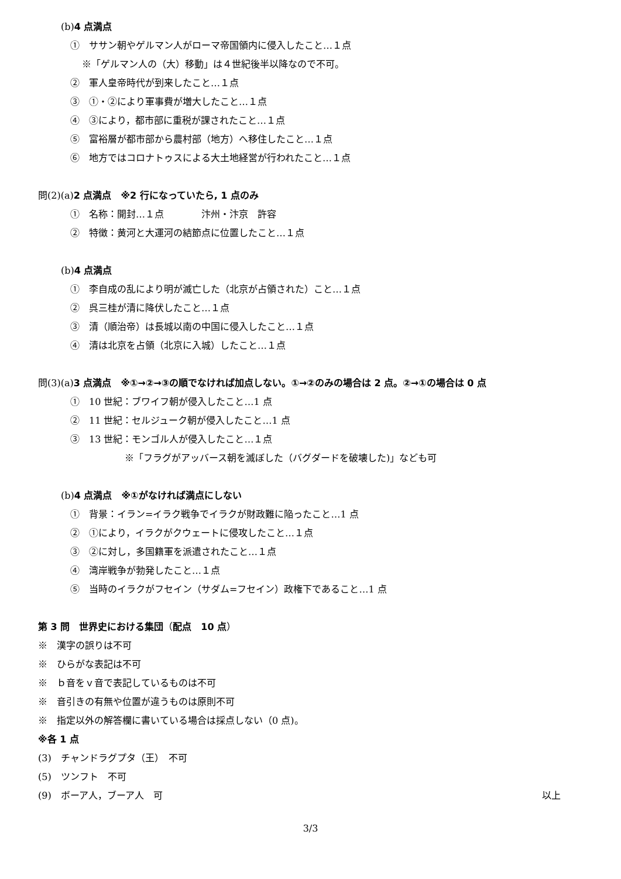(b)4 点満点
①　ササン朝やゲルマン人がローマ帝国領内に侵入したこと…１点
※「ゲルマン人の（大）移動」は４世紀後半以降なので不可。
②　軍人皇帝時代が到来したこと…１点
③　①・②により軍事費が増大したこと…１点
④　③により，都市部に重税が課されたこと…１点
⑤　富裕層が都市部から農村部（地方）へ移住したこと…１点
⑥　地方ではコロナトゥスによる大土地経営が行われたこと…１点
問(2)(a)2 点満点　※2 行になっていたら, 1 点のみ
①　名称：開封…１点　　　　汴州・汴京　許容
②　特徴：黄河と大運河の結節点に位置したこと…１点
(b)4 点満点
①　李自成の乱により明が滅亡した（北京が占領された）こと…１点
②　呉三桂が清に降伏したこと…１点
③　清（順治帝）は長城以南の中国に侵入したこと…１点
④　清は北京を占領（北京に入城）したこと…１点
問(3)(a)3 点満点　※①→②→③の順でなければ加点しない。①→②のみの場合は 2 点。②→①の場合は 0 点
①　10 世紀：ブワイフ朝が侵入したこと…1 点
②　11 世紀：セルジューク朝が侵入したこと…1 点
③　13 世紀：モンゴル人が侵入したこと…１点
※「フラグがアッバース朝を滅ぼした（バグダードを破壊した)」なども可
(b)4 点満点　※①がなければ満点にしない
①　背景：イラン=イラク戦争でイラクが財政難に陥ったこと…1 点
②　①により，イラクがクウェートに侵攻したこと…１点
③　②に対し，多国籍軍を派遣されたこと…１点
④　湾岸戦争が勃発したこと…１点
⑤　当時のイラクがフセイン（サダム=フセイン）政権下であること…1 点
第 3 問　世界史における集団（配点　10 点）
※　漢字の誤りは不可
※　ひらがな表記は不可
※　ｂ音をｖ音で表記しているものは不可
※　音引きの有無や位置が違うものは原則不可
※　指定以外の解答欄に書いている場合は採点しない（0 点)。
※各 1 点
(3)　チャンドラグプタ（王）　不可
(5)　ツンフト　不可
(9)　ボーア人，ブーア人　可 以上
3/3